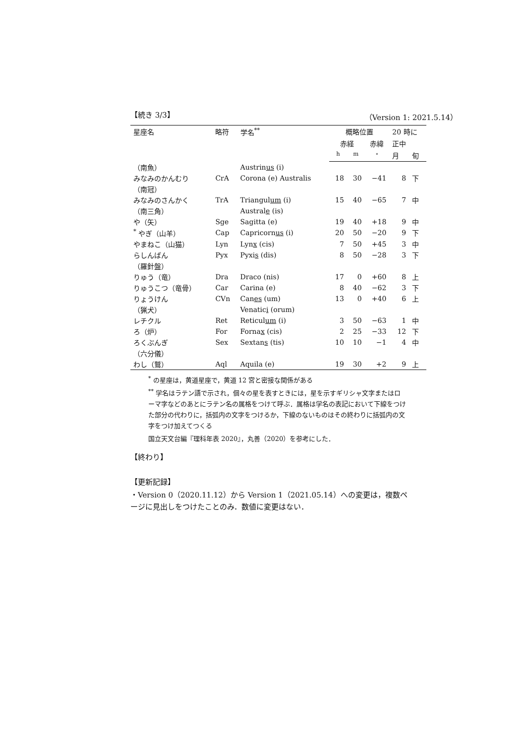【続き 3/3】 （Version 1: 2021.5.14）
| 星座名 | 略符 | 学名<sup>**</sup> | 概略位置 | | | 20 時に | |
| --- | --- | --- | --- | --- | --- | --- | --- |
| | | | 赤経 | | 赤緯 | 正中 | |
| | | | <sup>h</sup> | <sup>m</sup> | <sup>∘</sup> | 月 | 旬 |
| （南魚） | | Austrin us (i) | | | | | |
| みなみのかんむり | CrA | Corona (e) Australis | 18 | 30 | −41 | 8 | 下 |
| （南冠） | | | | | | | |
| みなみのさんかく | TrA | Triangul um (i) | 15 | 40 | −65 | 7 | 中 |
| （南三角） | | Austral e (is) | | | | | |
| や（矢） | Sge | Sagitta (e) | 19 | 40 | +18 | 9 | 中 |
| <sup>*</sup> やぎ（山羊） | Cap | Capricorn us (i) | 20 | 50 | −20 | 9 | 下 |
| やまねこ（山猫） | Lyn | Lyn x (cis) | 7 | 50 | +45 | 3 | 中 |
| らしんばん | Pyx | Pyxi s (dis) | 8 | 50 | −28 | 3 | 下 |
| （羅針盤） | | | | | | | |
| りゅう（竜） | Dra | Draco (nis) | 17 | 0 | +60 | 8 | 上 |
| りゅうこつ（竜骨） | Car | Carina (e) | 8 | 40 | −62 | 3 | 下 |
| りょうけん | CVn | Can es (um) | 13 | 0 | +40 | 6 | 上 |
| （猟犬） | | Venatic i (orum) | | | | | |
| レチクル | Ret | Reticul um (i) | 3 | 50 | −63 | 1 | 中 |
| ろ（炉） | For | Forna x (cis) | 2 | 25 | −33 | 12 | 下 |
| ろくぶんぎ | Sex | Sextan s (tis) | 10 | 10 | −1 | 4 | 中 |
| （六分儀） | | | | | | | |
| わし（鷲） | Aql | Aquila (e) | 19 | 30 | +2 | 9 | 上 |
<sup>*</sup> の星座は，黄道星座で，黄道 12 宮と密接な関係がある
<sup>**</sup> 学名はラテン語で示され，個々の星を表すときには，星を示すギリシャ文字またはローマ字などのあとにラテン名の属格をつけて呼ぶ．属格は学名の表記において下線をつけた部分の代わりに，括弧内の文字をつけるか，下線のないものはその終わりに括弧内の文字をつけ加えてつくる
国立天文台編『理科年表 2020』，丸善（2020）を参考にした．
【終わり】
【更新記録】
・Version 0（2020.11.12）から Version 1（2021.05.14）への変更は，複数ページに見出しをつけたことのみ．数値に変更はない．